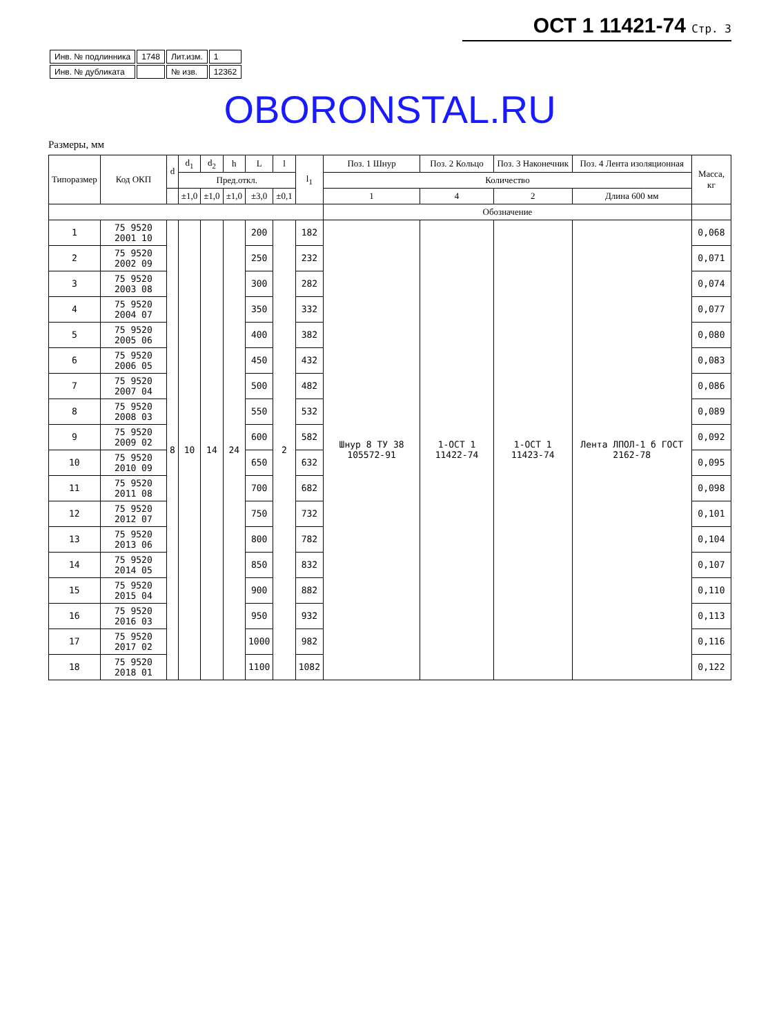ОСТ 1 11421-74 Стр. 3
| Инв. № подлинника | 1748 | Лит.изм. | 1 |
| Инв. № дубликата | | № изв. | 12362 |
OBORONSTAL.RU
Размеры, мм
| Типоразмер | Код ОКП | d | d<sub>1</sub> | d<sub>2</sub> | h | L | l | l<sub>1</sub> | Поз. 1 Шнур | Поз. 2 Кольцо | Поз. 3 Наконечник | Поз. 4 Лента изоляционная | Масса, кг |
| --- | --- | --- | --- | --- | --- | --- | --- | --- | --- | --- | --- | --- | --- |
| | | | Пред.откл. | | | | | | Количество | | | | |
| | | | ±1,0 | ±1,0 | ±1,0 | ±3,0 | ±0,1 | | 1 | 4 | 2 | Длина 600 мм | |
| | | | | | | | | | Обозначение | | | | |
| 1 | 75 9520 2001 10 | 8 | 10 | 14 | 24 | 200 | 2 | 182 | Шнур 8 ТУ 38 105572-91 | 1-ОСТ 1 11422-74 | 1-ОСТ 1 11423-74 | Лента ЛПОЛ-1 б ГОСТ 2162-78 | 0,068 |
| 2 | 75 9520 2002 09 | | | | | 250 | | 232 | | | | | 0,071 |
| 3 | 75 9520 2003 08 | | | | | 300 | | 282 | | | | | 0,074 |
| 4 | 75 9520 2004 07 | | | | | 350 | | 332 | | | | | 0,077 |
| 5 | 75 9520 2005 06 | | | | | 400 | | 382 | | | | | 0,080 |
| 6 | 75 9520 2006 05 | | | | | 450 | | 432 | | | | | 0,083 |
| 7 | 75 9520 2007 04 | | | | | 500 | | 482 | | | | | 0,086 |
| 8 | 75 9520 2008 03 | | | | | 550 | | 532 | | | | | 0,089 |
| 9 | 75 9520 2009 02 | | | | | 600 | | 582 | | | | | 0,092 |
| 10 | 75 9520 2010 09 | | | | | 650 | | 632 | | | | | 0,095 |
| 11 | 75 9520 2011 08 | | | | | 700 | | 682 | | | | | 0,098 |
| 12 | 75 9520 2012 07 | | | | | 750 | | 732 | | | | | 0,101 |
| 13 | 75 9520 2013 06 | | | | | 800 | | 782 | | | | | 0,104 |
| 14 | 75 9520 2014 05 | | | | | 850 | | 832 | | | | | 0,107 |
| 15 | 75 9520 2015 04 | | | | | 900 | | 882 | | | | | 0,110 |
| 16 | 75 9520 2016 03 | | | | | 950 | | 932 | | | | | 0,113 |
| 17 | 75 9520 2017 02 | | | | | 1000 | | 982 | | | | | 0,116 |
| 18 | 75 9520 2018 01 | | | | | 1100 | | 1082 | | | | | 0,122 |